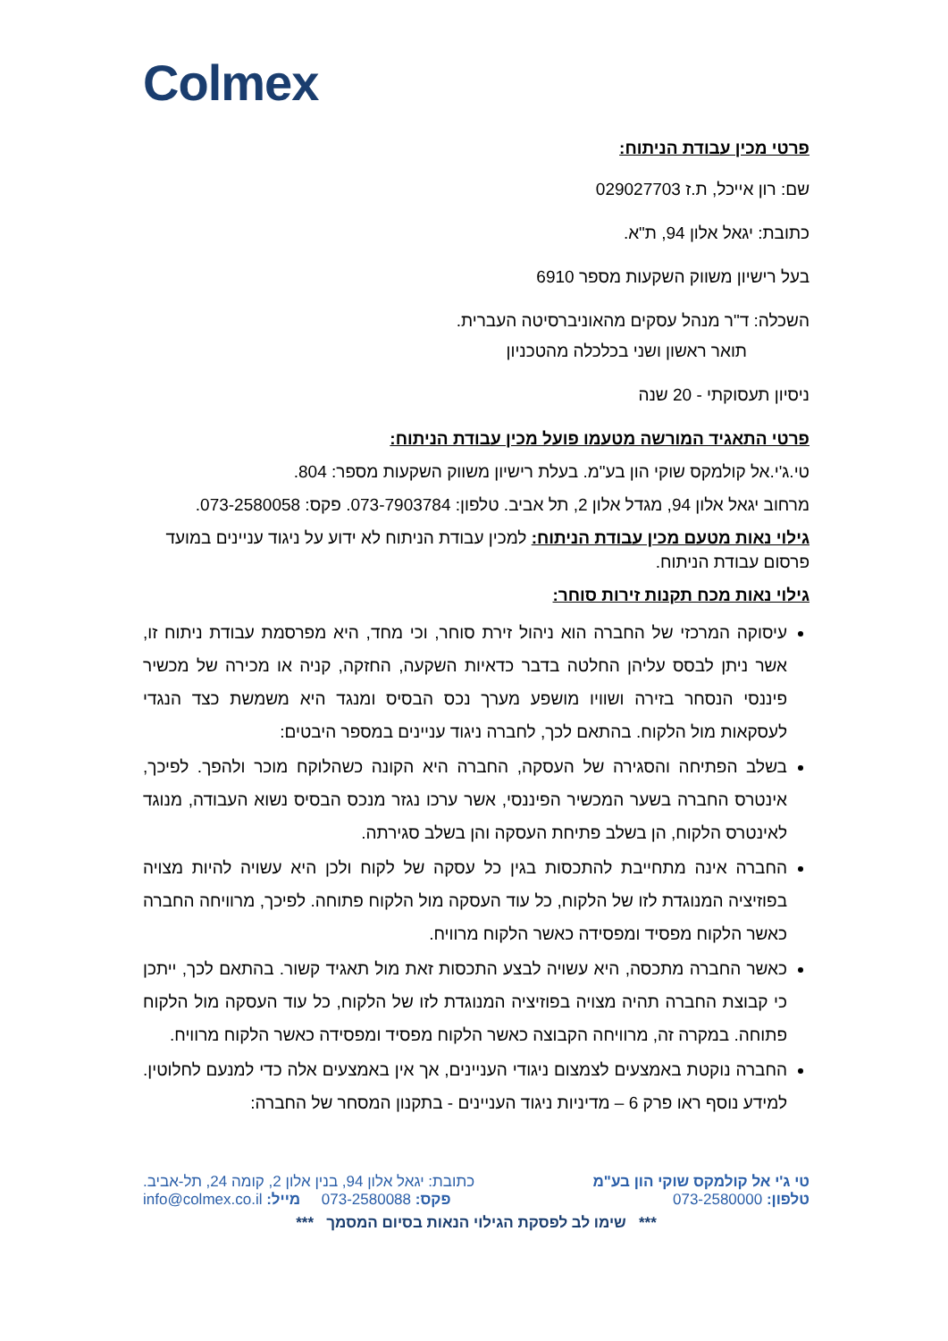Colmex
פרטי מכין עבודת הניתוח:
שם: רון אייכל, ת.ז 029027703
כתובת: יגאל אלון 94, ת"א.
בעל רישיון משווק השקעות מספר 6910
השכלה: ד"ר מנהל עסקים מהאוניברסיטה העברית.
תואר ראשון ושני בכלכלה מהטכניון
ניסיון תעסוקתי - 20 שנה
פרטי התאגיד המורשה מטעמו פועל מכין עבודת הניתוח:
טי.ג'י.אל קולמקס שוקי הון בע"מ. בעלת רישיון משווק השקעות מספר: 804.
מרחוב יגאל אלון 94, מגדל אלון 2, תל אביב. טלפון: 073-7903784. פקס: 073-2580058.
גילוי נאות מטעם מכין עבודת הניתוח: למכין עבודת הניתוח לא ידוע על ניגוד עניינים במועד פרסום עבודת הניתוח.
גילוי נאות מכח תקנות זירות סוחר:
עיסוקה המרכזי של החברה הוא ניהול זירת סוחר, וכי מחד, היא מפרסמת עבודת ניתוח זו, אשר ניתן לבסס עליהן החלטה בדבר כדאיות השקעה, החזקה, קניה או מכירה של מכשיר פיננסי הנסחר בזירה ושוויו מושפע מערך נכס הבסיס ומנגד היא משמשת כצד הנגדי לעסקאות מול הלקוח. בהתאם לכך, לחברה ניגוד עניינים במספר היבטים:
בשלב הפתיחה והסגירה של העסקה, החברה היא הקונה כשהלוקח מוכר ולהפך. לפיכך, אינטרס החברה בשער המכשיר הפיננסי, אשר ערכו נגזר מנכס הבסיס נשוא העבודה, מנוגד לאינטרס הלקוח, הן בשלב פתיחת העסקה והן בשלב סגירתה.
החברה אינה מתחייבת להתכסות בגין כל עסקה של לקוח ולכן היא עשויה להיות מצויה בפוזיציה המנוגדת לזו של הלקוח, כל עוד העסקה מול הלקוח פתוחה. לפיכך, מרוויחה החברה כאשר הלקוח מפסיד ומפסידה כאשר הלקוח מרוויח.
כאשר החברה מתכסה, היא עשויה לבצע התכסות זאת מול תאגיד קשור. בהתאם לכך, ייתכן כי קבוצת החברה תהיה מצויה בפוזיציה המנוגדת לזו של הלקוח, כל עוד העסקה מול הלקוח פתוחה. במקרה זה, מרוויחה הקבוצה כאשר הלקוח מפסיד ומפסידה כאשר הלקוח מרוויח.
החברה נוקטת באמצעים לצמצום ניגודי העניינים, אך אין באמצעים אלה כדי למנעם לחלוטין. למידע נוסף ראו פרק 6 – מדיניות ניגוד העניינים - בתקנון המסחר של החברה:
טי ג'י אל קולמקס שוקי הון בע"מ כתובת: יגאל אלון 94, בנין אלון 2, קומה 24, תל-אביב.
טלפון: 073-2580000 פקס: 073-2580088 מייל: info@colmex.co.il
*** שימו לב לפסקת הגילוי הנאות בסיום המסמך ***